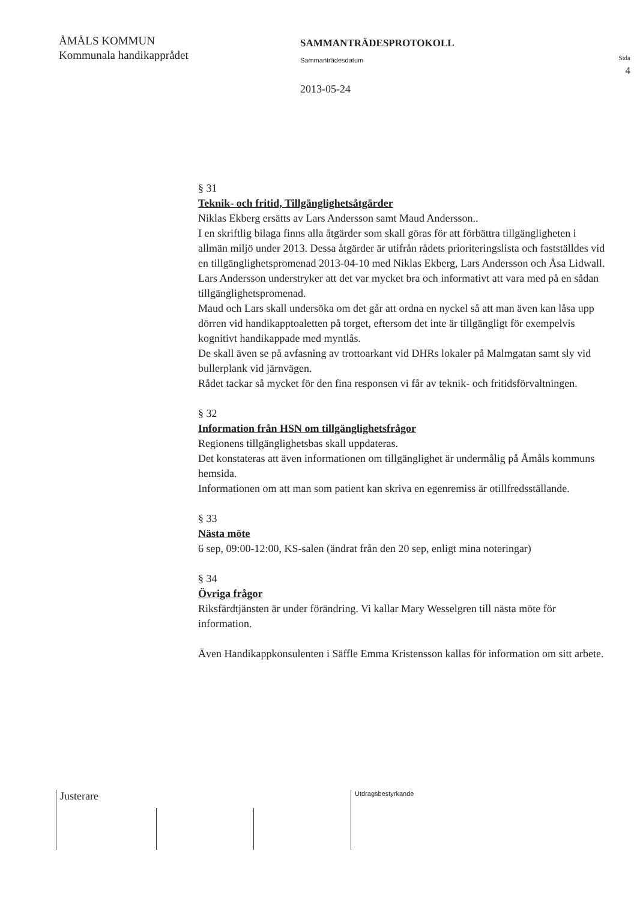ÅMÅLS KOMMUN
Kommunala handikapprådet
SAMMANTRÄDESPROTOKOLL
Sammanträdesdatum
2013-05-24
Sida
4
§ 31
Teknik- och fritid, Tillgänglighetsåtgärder
Niklas Ekberg ersätts av Lars Andersson samt Maud Andersson..
I en skriftlig bilaga finns alla åtgärder som skall göras för att förbättra tillgängligheten i allmän miljö under 2013. Dessa åtgärder är utifrån rådets prioriteringslista och fastställdes vid en tillgänglighetspromenad 2013-04-10 med Niklas Ekberg, Lars Andersson och Åsa Lidwall. Lars Andersson understryker att det var mycket bra och informativt att vara med på en sådan tillgänglighetspromenad.
Maud och Lars skall undersöka om det går att ordna en nyckel så att man även kan låsa upp dörren vid handikapptoaletten på torget, eftersom det inte är tillgängligt för exempelvis kognitivt handikappade med myntlås.
De skall även se på avfasning av trottoarkant vid DHRs lokaler på Malmgatan samt sly vid bullerplank vid järnvägen.
Rådet tackar så mycket för den fina responsen vi får av teknik- och fritidsförvaltningen.
§ 32
Information från HSN om tillgänglighetsfrågor
Regionens tillgänglighetsbas skall uppdateras.
Det konstateras att även informationen om tillgänglighet är undermålig på Åmåls kommuns hemsida.
Informationen om att man som patient kan skriva en egenremiss är otillfredsställande.
§ 33
Nästa möte
6 sep, 09:00-12:00, KS-salen (ändrat från den 20 sep, enligt mina noteringar)
§ 34
Övriga frågor
Riksfärdtjänsten är under förändring. Vi kallar Mary Wesselgren till nästa möte för information.
Även Handikappkonsulenten i Säffle Emma Kristensson kallas för information om sitt arbete.
Justerare
Utdragsbestyrkande